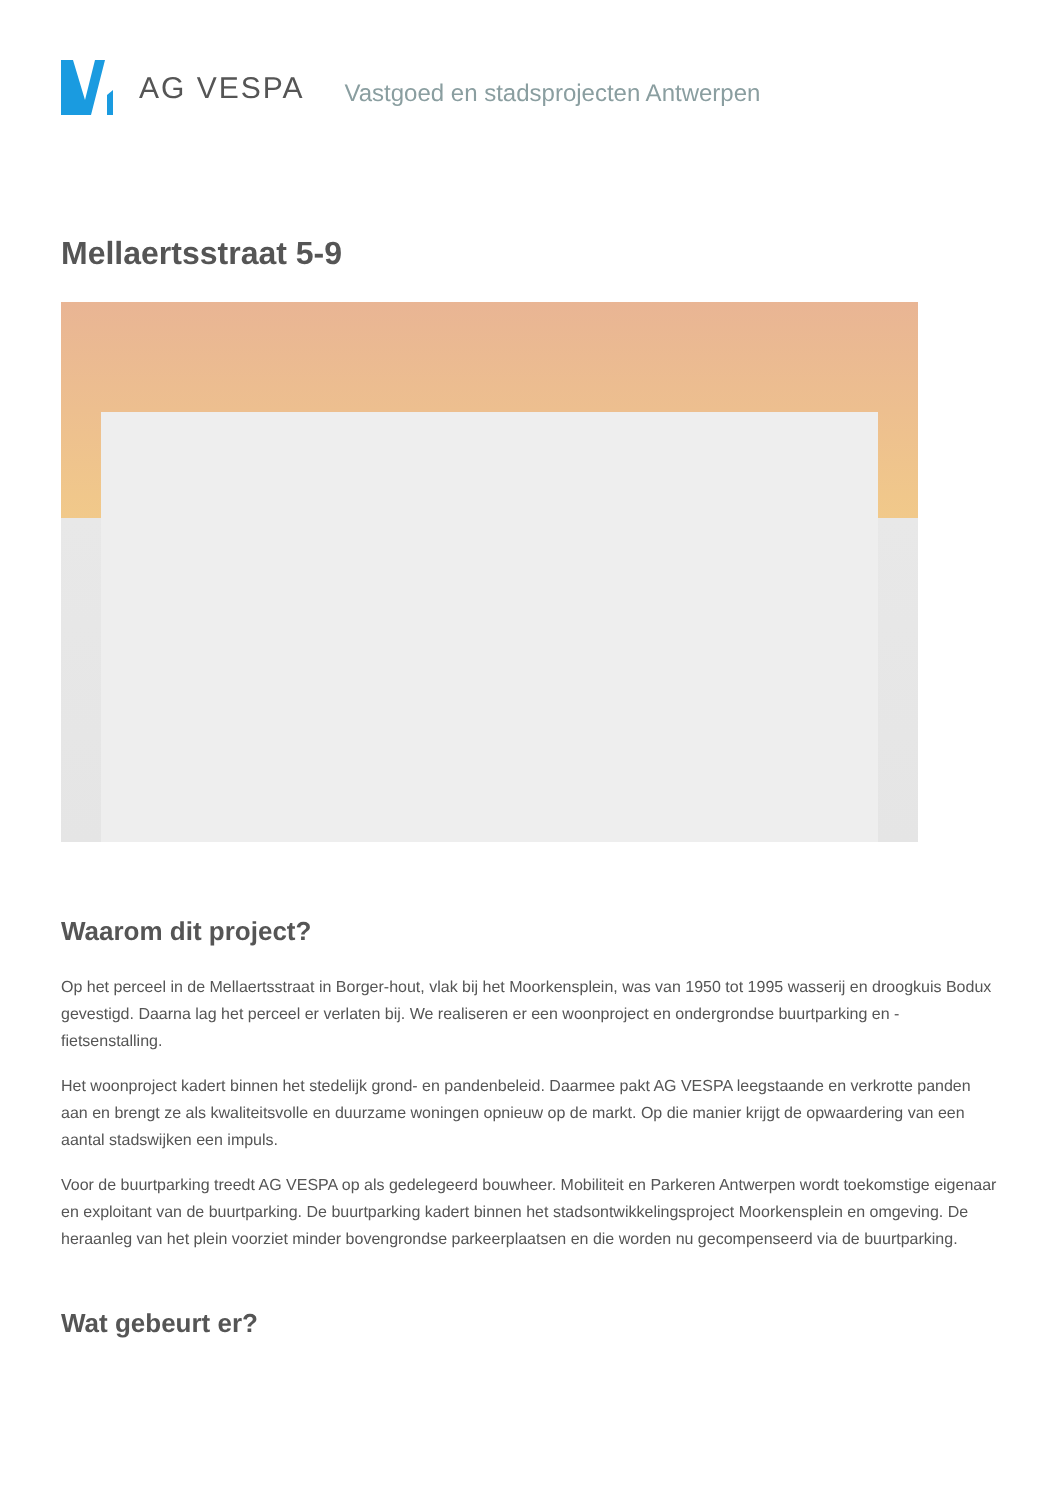AG VESPA
Vastgoed en stadsprojecten Antwerpen
Mellaertsstraat 5-9
Waarom dit project?
Op het perceel in de Mellaertsstraat in Borger-hout, vlak bij het Moorkensplein, was van 1950 tot 1995 wasserij en droogkuis Bodux gevestigd. Daarna lag het perceel er verlaten bij. We realiseren er een woonproject en ondergrondse buurtparking en -fietsenstalling.
Het woonproject kadert binnen het stedelijk grond- en pandenbeleid. Daarmee pakt AG VESPA leegstaande en verkrotte panden aan en brengt ze als kwaliteitsvolle en duurzame woningen opnieuw op de markt. Op die manier krijgt de opwaardering van een aantal stadswijken een impuls.
Voor de buurtparking treedt AG VESPA op als gedelegeerd bouwheer. Mobiliteit en Parkeren Antwerpen wordt toekomstige eigenaar en exploitant van de buurtparking. De buurtparking kadert binnen het stadsontwikkelingsproject Moorkensplein en omgeving. De heraanleg van het plein voorziet minder bovengrondse parkeerplaatsen en die worden nu gecompenseerd via de buurtparking.
Wat gebeurt er?